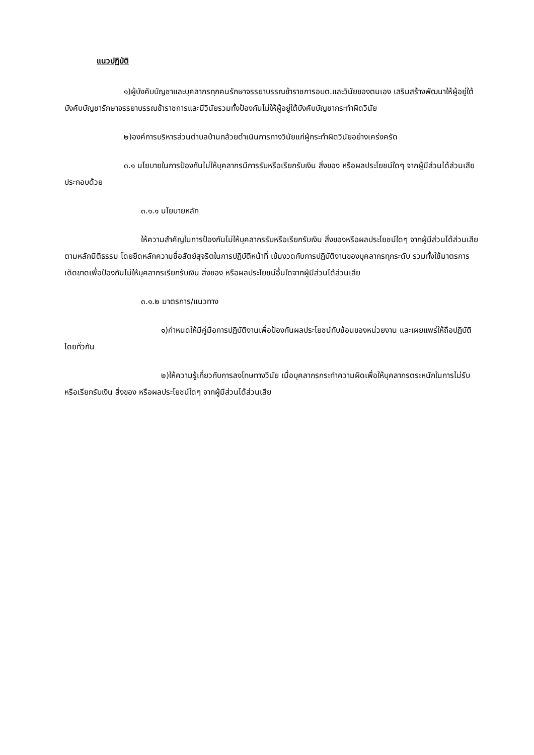แนวปฏิบัติ
๑)ผู้บังคับบัญชาและบุคลากรทุกคนรักษาจรรยาบรรณข้าราชการอบต.และวินัยของตนเอง เสริมสร้างพัฒนาให้ผู้อยู่ใต้บังคับบัญชารักษาจรรยาบรรณข้าราชการและมีวินัยรวมทั้งป้องกันไม่ให้ผู้อยู่ใต้บังคับบัญชากระทำผิดวินัย
๒)องค์การบริหารส่วนตำบลบ้านกล้วยดำเนินการทางวินัยแก่ผู้กระทำผิดวินัยอย่างเคร่งครัด
๓.๑ นโยบายในการป้องกันไม่ให้บุคลากรมีการรับหรือเรียกรับเงิน สิ่งของ หรือผลประโยชน์ใดๆ จากผู้มีส่วนได้ส่วนเสีย ประกอบด้วย
๓.๑.๑ นโยบายหลัก
ให้ความสำคัญในการป้องกันไม่ให้บุคลากรรับหรือเรียกรับเงิน สิ่งของหรือผลประโยชน์ใดๆ จากผู้มีส่วนได้ส่วนเสียตามหลักนิติธรรม โดยยึดหลักความซื่อสัตย์สุจริตในการปฏิบัติหน้าที่ เข้มงวดกับการปฏิบัติงานของบุคลากรทุกระดับ รวมทั้งใช้มาตรการเด็ดขาดเพื่อป้องกันไม่ให้บุคลากรเรียกรับเงิน สิ่งของ หรือผลประโยชน์อื่นใดจากผู้มีส่วนได้ส่วนเสีย
๓.๑.๒ มาตรการ/แนวทาง
๑)กำหนดให้มีคู่มือการปฏิบัติงานเพื่อป้องกันผลประโยชน์ทับซ้อนของหน่วยงาน และเผยแพร่ให้ถือปฏิบัติโดยทั่วกัน
๒)ให้ความรู้เกี่ยวกับการลงโทษทางวินัย เมื่อบุคลากรกระทำความผิดเพื่อให้บุคลากรตระหนักในการไม่รับหรือเรียกรับเงิน สิ่งของ หรือผลประโยชน์ใดๆ จากผู้มีส่วนได้ส่วนเสีย